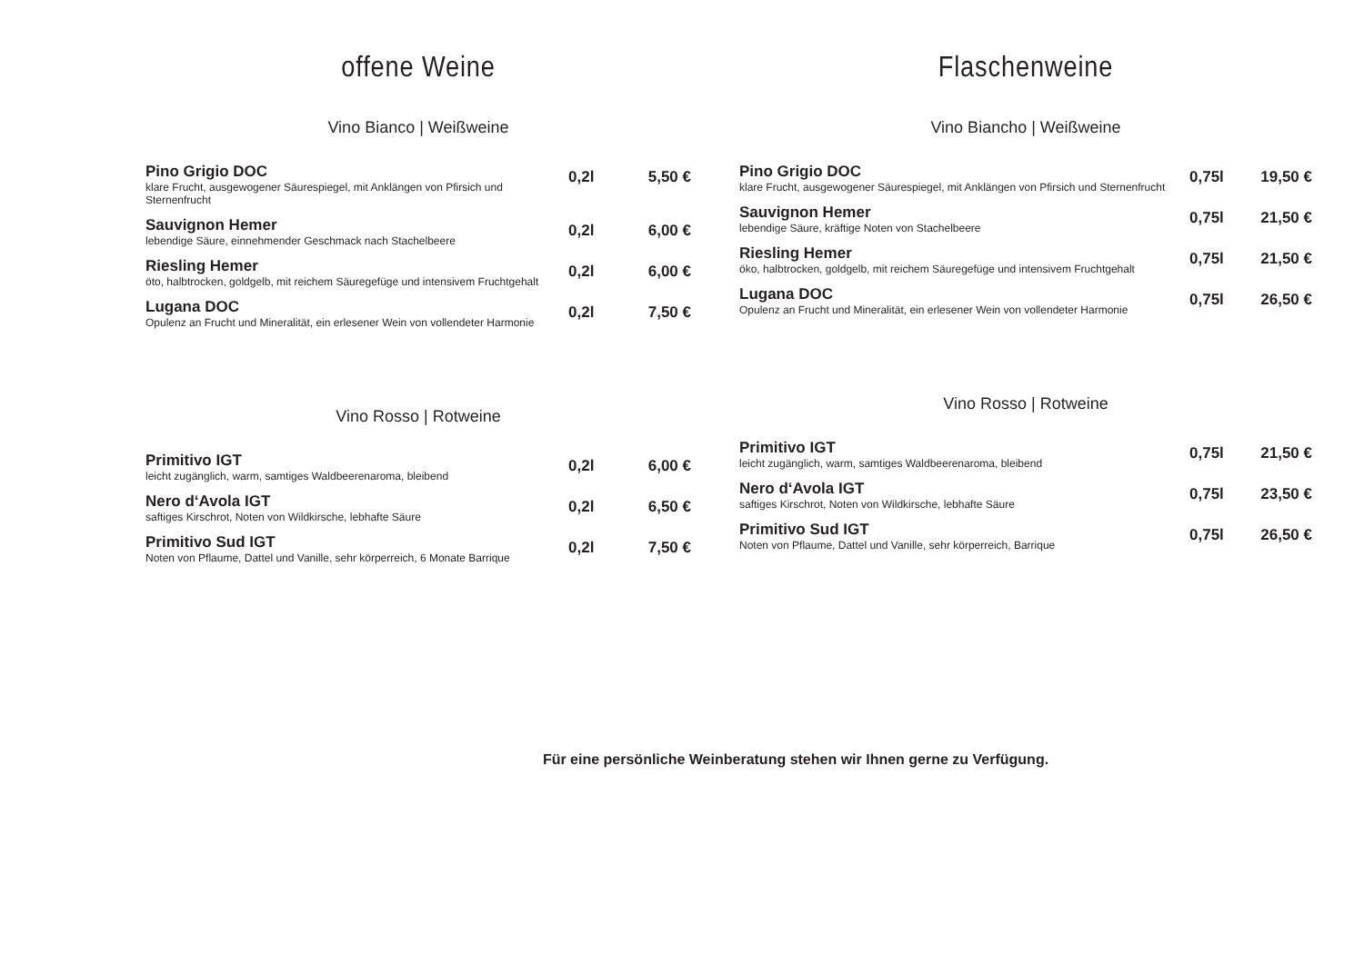offene Weine
Vino Bianco | Weißweine
Pino Grigio DOC
klare Frucht, ausgewogener Säurespiegel, mit Anklängen von Pfirsich und Sternenfrucht
0,2l 5,50 €
Sauvignon Hemer
lebendige Säure, einnehmender Geschmack nach Stachelbeere
0,2l 6,00 €
Riesling Hemer
öto, halbtrocken, goldgelb, mit reichem Säuregefüge und intensivem Fruchtgehalt
0,2l 6,00 €
Lugana DOC
Opulenz an Frucht und Mineralität, ein erlesener Wein von vollendeter Harmonie
0,2l 7,50 €
Vino Rosso | Rotweine
Primitivo IGT
leicht zugänglich, warm, samtiges Waldbeerenaroma, bleibend
0,2l 6,00 €
Nero d‘Avola IGT
saftiges Kirschrot, Noten von Wildkirsche, lebhafte Säure
0,2l 6,50 €
Primitivo Sud IGT
Noten von Pflaume, Dattel und Vanille, sehr körperreich, 6 Monate Barrique
0,2l 7,50 €
Flaschenweine
Vino Biancho | Weißweine
Pino Grigio DOC
klare Frucht, ausgewogener Säurespiegel, mit Anklängen von Pfirsich und Sternenfrucht
0,75l 19,50 €
Sauvignon Hemer
lebendige Säure, kräftige Noten von Stachelbeere
0,75l 21,50 €
Riesling Hemer
öko, halbtrocken, goldgelb, mit reichem Säuregefüge und intensivem Fruchtgehalt
0,75l 21,50 €
Lugana DOC
Opulenz an Frucht und Mineralität, ein erlesener Wein von vollendeter Harmonie
0,75l 26,50 €
Vino Rosso | Rotweine
Primitivo IGT
leicht zugänglich, warm, samtiges Waldbeerenaroma, bleibend
0,75l 21,50 €
Nero d‘Avola IGT
saftiges Kirschrot, Noten von Wildkirsche, lebhafte Säure
0,75l 23,50 €
Primitivo Sud IGT
Noten von Pflaume, Dattel und Vanille, sehr körperreich, Barrique
0,75l 26,50 €
Für eine persönliche Weinberatung stehen wir Ihnen gerne zu Verfügung.